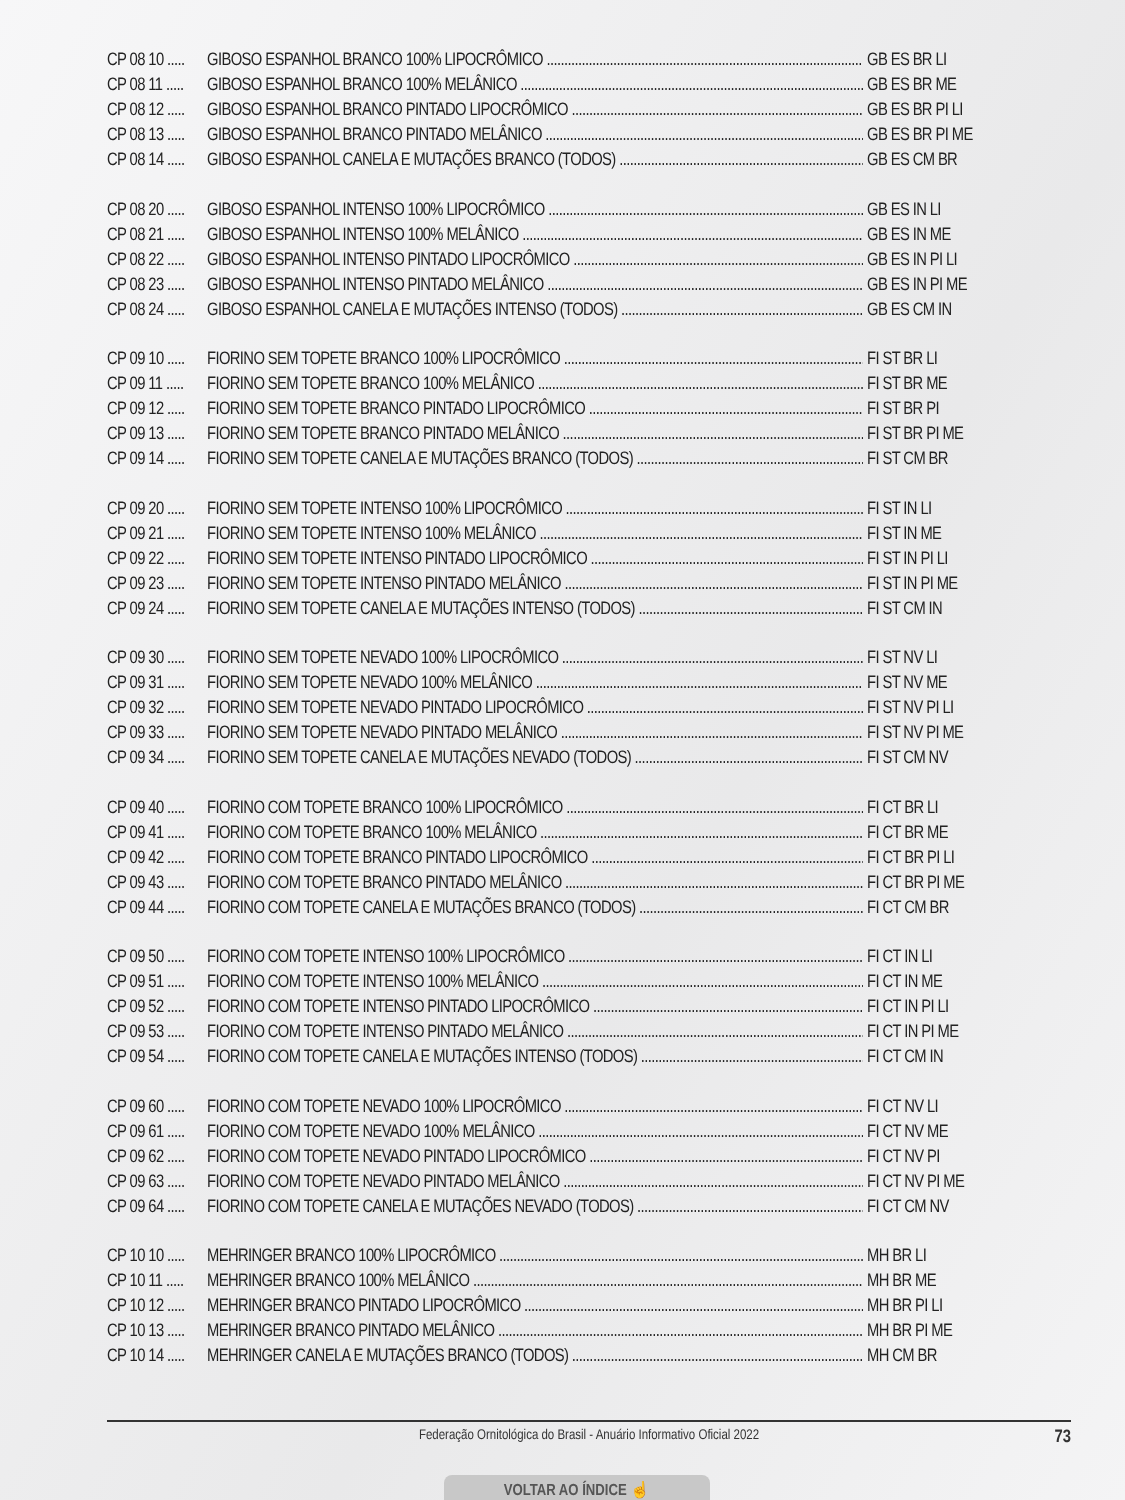CP 08 10 ..... GIBOSO ESPANHOL BRANCO 100% LIPOCRÔMICO GB ES BR LI
CP 08 11 ..... GIBOSO ESPANHOL BRANCO 100% MELÂNICO GB ES BR ME
CP 08 12 ..... GIBOSO ESPANHOL BRANCO PINTADO LIPOCRÔMICO GB ES BR PI LI
CP 08 13 ..... GIBOSO ESPANHOL BRANCO PINTADO MELÂNICO GB ES BR PI ME
CP 08 14 ..... GIBOSO ESPANHOL CANELA E MUTAÇÕES BRANCO (TODOS) GB ES CM BR
CP 08 20 ..... GIBOSO ESPANHOL INTENSO 100% LIPOCRÔMICO GB ES IN LI
CP 08 21 ..... GIBOSO ESPANHOL INTENSO 100% MELÂNICO GB ES IN ME
CP 08 22 ..... GIBOSO ESPANHOL INTENSO PINTADO LIPOCRÔMICO GB ES IN PI LI
CP 08 23 ..... GIBOSO ESPANHOL INTENSO PINTADO MELÂNICO GB ES IN PI ME
CP 08 24 ..... GIBOSO ESPANHOL CANELA E MUTAÇÕES INTENSO (TODOS) GB ES CM IN
CP 09 10 ..... FIORINO SEM TOPETE BRANCO 100% LIPOCRÔMICO FI ST BR LI
CP 09 11 ..... FIORINO SEM TOPETE BRANCO 100% MELÂNICO FI ST BR ME
CP 09 12 ..... FIORINO SEM TOPETE BRANCO PINTADO LIPOCRÔMICO FI ST BR PI
CP 09 13 ..... FIORINO SEM TOPETE BRANCO PINTADO MELÂNICO FI ST BR PI ME
CP 09 14 ..... FIORINO SEM TOPETE CANELA E MUTAÇÕES BRANCO (TODOS) FI ST CM BR
CP 09 20 ..... FIORINO SEM TOPETE INTENSO 100% LIPOCRÔMICO FI ST IN LI
CP 09 21 ..... FIORINO SEM TOPETE INTENSO 100% MELÂNICO FI ST IN ME
CP 09 22 ..... FIORINO SEM TOPETE INTENSO PINTADO LIPOCRÔMICO FI ST IN PI LI
CP 09 23 ..... FIORINO SEM TOPETE INTENSO PINTADO MELÂNICO FI ST IN PI ME
CP 09 24 ..... FIORINO SEM TOPETE CANELA E MUTAÇÕES INTENSO (TODOS) FI ST CM IN
CP 09 30 ..... FIORINO SEM TOPETE NEVADO 100% LIPOCRÔMICO FI ST NV LI
CP 09 31 ..... FIORINO SEM TOPETE NEVADO 100% MELÂNICO FI ST NV ME
CP 09 32 ..... FIORINO SEM TOPETE NEVADO PINTADO LIPOCRÔMICO FI ST NV PI LI
CP 09 33 ..... FIORINO SEM TOPETE NEVADO PINTADO MELÂNICO FI ST NV PI ME
CP 09 34 ..... FIORINO SEM TOPETE CANELA E MUTAÇÕES NEVADO (TODOS) FI ST CM NV
CP 09 40 ..... FIORINO COM TOPETE BRANCO 100% LIPOCRÔMICO FI CT BR LI
CP 09 41 ..... FIORINO COM TOPETE BRANCO 100% MELÂNICO FI CT BR ME
CP 09 42 ..... FIORINO COM TOPETE BRANCO PINTADO LIPOCRÔMICO FI CT BR PI LI
CP 09 43 ..... FIORINO COM TOPETE BRANCO PINTADO MELÂNICO FI CT BR PI ME
CP 09 44 ..... FIORINO COM TOPETE CANELA E MUTAÇÕES BRANCO (TODOS) FI CT CM BR
CP 09 50 ..... FIORINO COM TOPETE INTENSO 100% LIPOCRÔMICO FI CT IN LI
CP 09 51 ..... FIORINO COM TOPETE INTENSO 100% MELÂNICO FI CT IN ME
CP 09 52 ..... FIORINO COM TOPETE INTENSO PINTADO LIPOCRÔMICO FI CT IN PI LI
CP 09 53 ..... FIORINO COM TOPETE INTENSO PINTADO MELÂNICO FI CT IN PI ME
CP 09 54 ..... FIORINO COM TOPETE CANELA E MUTAÇÕES INTENSO (TODOS) FI CT CM IN
CP 09 60 ..... FIORINO COM TOPETE NEVADO 100% LIPOCRÔMICO FI CT NV LI
CP 09 61 ..... FIORINO COM TOPETE NEVADO 100% MELÂNICO FI CT NV ME
CP 09 62 ..... FIORINO COM TOPETE NEVADO PINTADO LIPOCRÔMICO FI CT NV PI
CP 09 63 ..... FIORINO COM TOPETE NEVADO PINTADO MELÂNICO FI CT NV PI ME
CP 09 64 ..... FIORINO COM TOPETE CANELA E MUTAÇÕES NEVADO (TODOS) FI CT CM NV
CP 10 10 ..... MEHRINGER BRANCO 100% LIPOCRÔMICO MH BR LI
CP 10 11 ..... MEHRINGER BRANCO 100% MELÂNICO MH BR ME
CP 10 12 ..... MEHRINGER BRANCO PINTADO LIPOCRÔMICO MH BR PI LI
CP 10 13 ..... MEHRINGER BRANCO PINTADO MELÂNICO MH BR PI ME
CP 10 14 ..... MEHRINGER CANELA E MUTAÇÕES BRANCO (TODOS) MH CM BR
Federação Ornitológica do Brasil - Anuário Informativo Oficial 2022 73
VOLTAR AO ÍNDICE ☝